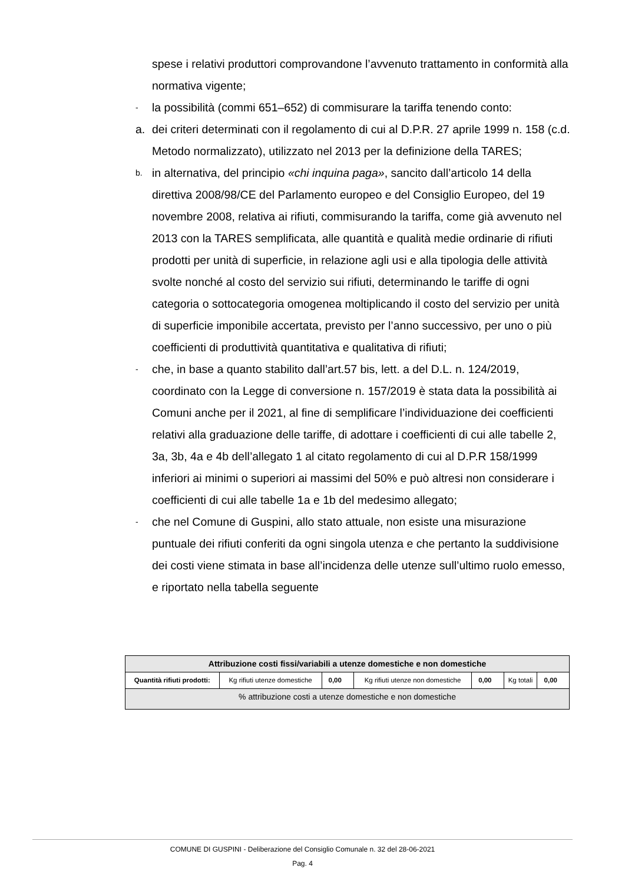spese i relativi produttori comprovandone l’avvenuto trattamento in conformità alla normativa vigente;
-
la possibilità (commi 651–652) di commisurare la tariffa tenendo conto:
a. dei criteri determinati con il regolamento di cui al D.P.R. 27 aprile 1999 n. 158 (c.d. Metodo normalizzato), utilizzato nel 2013 per la definizione della TARES;
b.
in alternativa, del principio «chi inquina paga», sancito dall’articolo 14 della direttiva 2008/98/CE del Parlamento europeo e del Consiglio Europeo, del 19 novembre 2008, relativa ai rifiuti, commisurando la tariffa, come già avvenuto nel 2013 con la TARES semplificata, alle quantità e qualità medie ordinarie di rifiuti prodotti per unità di superficie, in relazione agli usi e alla tipologia delle attività svolte nonché al costo del servizio sui rifiuti, determinando le tariffe di ogni categoria o sottocategoria omogenea moltiplicando il costo del servizio per unità di superficie imponibile accertata, previsto per l’anno successivo, per uno o più coefficienti di produttività quantitativa e qualitativa di rifiuti;
-
che, in base a quanto stabilito dall’art.57 bis, lett. a del D.L. n. 124/2019, coordinato con la Legge di conversione n. 157/2019 è stata data la possibilità ai Comuni anche per il 2021, al fine di semplificare l’individuazione dei coefficienti relativi alla graduazione delle tariffe, di adottare i coefficienti di cui alle tabelle 2, 3a, 3b, 4a e 4b dell’allegato 1 al citato regolamento di cui al D.P.R 158/1999 inferiori ai minimi o superiori ai massimi del 50% e può altresi non considerare i coefficienti di cui alle tabelle 1a e 1b del medesimo allegato;
-
che nel Comune di Guspini, allo stato attuale, non esiste una misurazione puntuale dei rifiuti conferiti da ogni singola utenza e che pertanto la suddivisione dei costi viene stimata in base all’incidenza delle utenze sull’ultimo ruolo emesso, e riportato nella tabella seguente
| Attribuzione costi fissi/variabili a utenze domestiche e non domestiche | | | | | | |
| --- | --- | --- | --- | --- | --- | --- |
| Quantità rifiuti prodotti: | Kg rifiuti utenze domestiche | 0,00 | Kg rifiuti utenze non domestiche | 0,00 | Kg totali | 0,00 |
| % attribuzione costi a utenze domestiche e non domestiche | | | | | | |
COMUNE DI GUSPINI - Deliberazione del Consiglio Comunale n. 32 del 28-06-2021
Pag. 4